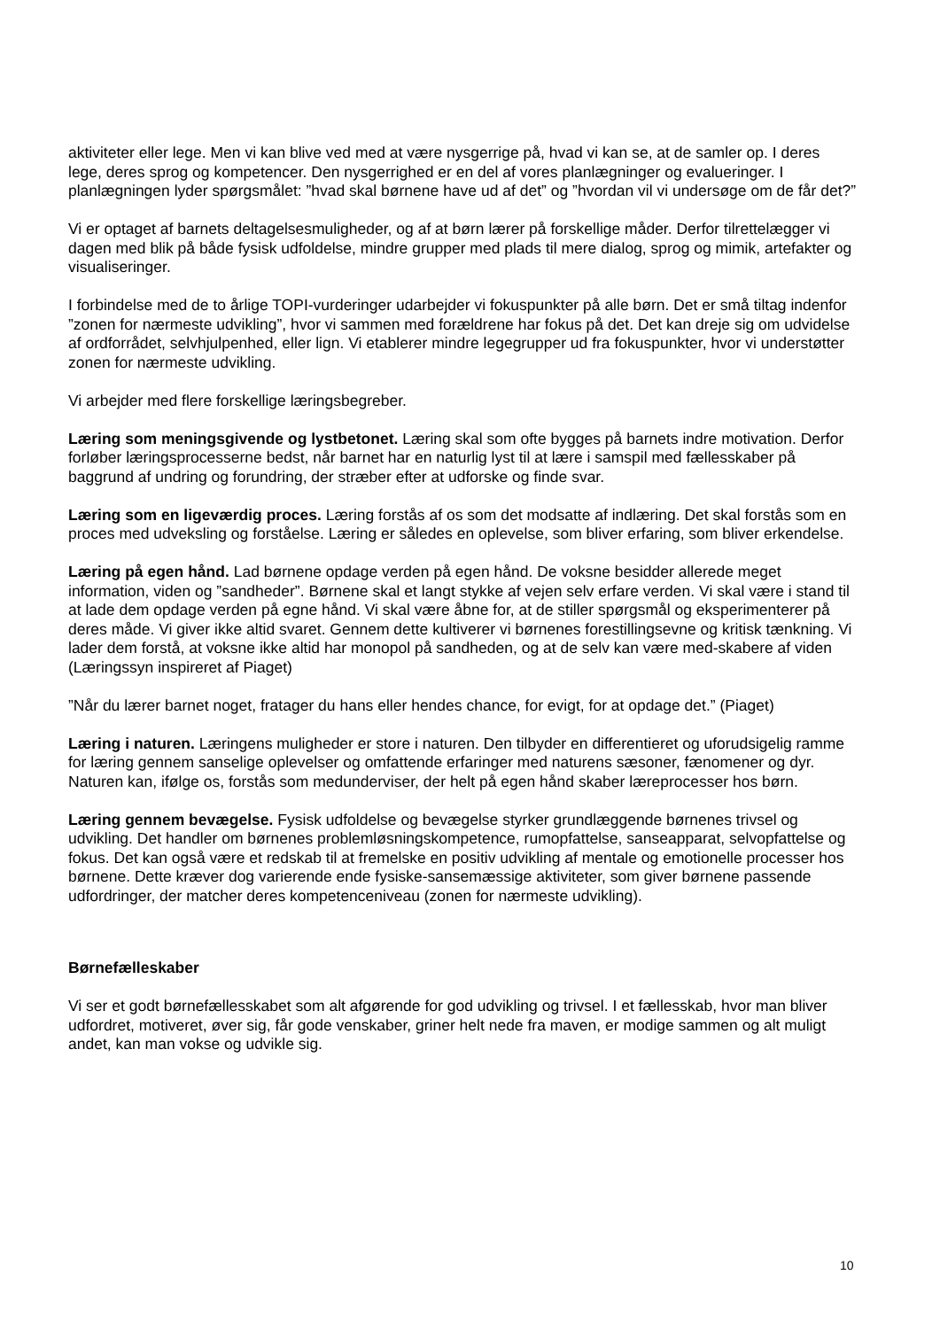aktiviteter eller lege. Men vi kan blive ved med at være nysgerrige på, hvad vi kan se, at de samler op. I deres lege, deres sprog og kompetencer. Den nysgerrighed er en del af vores planlægninger og evalueringer. I planlægningen lyder spørgsmålet: ”hvad skal børnene have ud af det” og ”hvordan vil vi undersøge om de får det?”
Vi er optaget af barnets deltagelsesmuligheder, og af at børn lærer på forskellige måder. Derfor tilrettelægger vi dagen med blik på både fysisk udfoldelse, mindre grupper med plads til mere dialog, sprog og mimik, artefakter og visualiseringer.
I forbindelse med de to årlige TOPI-vurderinger udarbejder vi fokuspunkter på alle børn. Det er små tiltag indenfor ”zonen for nærmeste udvikling”, hvor vi sammen med forældrene har fokus på det. Det kan dreje sig om udvidelse af ordforrådet, selvhjulpenhed, eller lign. Vi etablerer mindre legegrupper ud fra fokuspunkter, hvor vi understøtter zonen for nærmeste udvikling.
Vi arbejder med flere forskellige læringsbegreber.
Læring som meningsgivende og lystbetonet. Læring skal som ofte bygges på barnets indre motivation. Derfor forløber læringsprocesserne bedst, når barnet har en naturlig lyst til at lære i samspil med fællesskaber på baggrund af undring og forundring, der stræber efter at udforske og finde svar.
Læring som en ligeværdig proces. Læring forstås af os som det modsatte af indlæring. Det skal forstås som en proces med udveksling og forståelse. Læring er således en oplevelse, som bliver erfaring, som bliver erkendelse.
Læring på egen hånd. Lad børnene opdage verden på egen hånd. De voksne besidder allerede meget information, viden og ”sandheder”. Børnene skal et langt stykke af vejen selv erfare verden. Vi skal være i stand til at lade dem opdage verden på egne hånd. Vi skal være åbne for, at de stiller spørgsmål og eksperimenterer på deres måde. Vi giver ikke altid svaret. Gennem dette kultiverer vi børnenes forestillingsevne og kritisk tænkning. Vi lader dem forstå, at voksne ikke altid har monopol på sandheden, og at de selv kan være med-skabere af viden (Læringssyn inspireret af Piaget)
”Når du lærer barnet noget, fratager du hans eller hendes chance, for evigt, for at opdage det.” (Piaget)
Læring i naturen. Læringens muligheder er store i naturen. Den tilbyder en differentieret og uforudsigelig ramme for læring gennem sanselige oplevelser og omfattende erfaringer med naturens sæsoner, fænomener og dyr. Naturen kan, ifølge os, forstås som medunderviser, der helt på egen hånd skaber læreprocesser hos børn.
Læring gennem bevægelse. Fysisk udfoldelse og bevægelse styrker grundlæggende børnenes trivsel og udvikling. Det handler om børnenes problemløsningskompetence, rumopfattelse, sanseapparat, selvopfattelse og fokus. Det kan også være et redskab til at fremelske en positiv udvikling af mentale og emotionelle processer hos børnene. Dette kræver dog varierende ende fysiske-sansemæssige aktiviteter, som giver børnene passende udfordringer, der matcher deres kompetenceniveau (zonen for nærmeste udvikling).
Børnefælleskaber
Vi ser et godt børnefællesskabet som alt afgørende for god udvikling og trivsel. I et fællesskab, hvor man bliver udfordret, motiveret, øver sig, får gode venskaber, griner helt nede fra maven, er modige sammen og alt muligt andet, kan man vokse og udvikle sig.
10